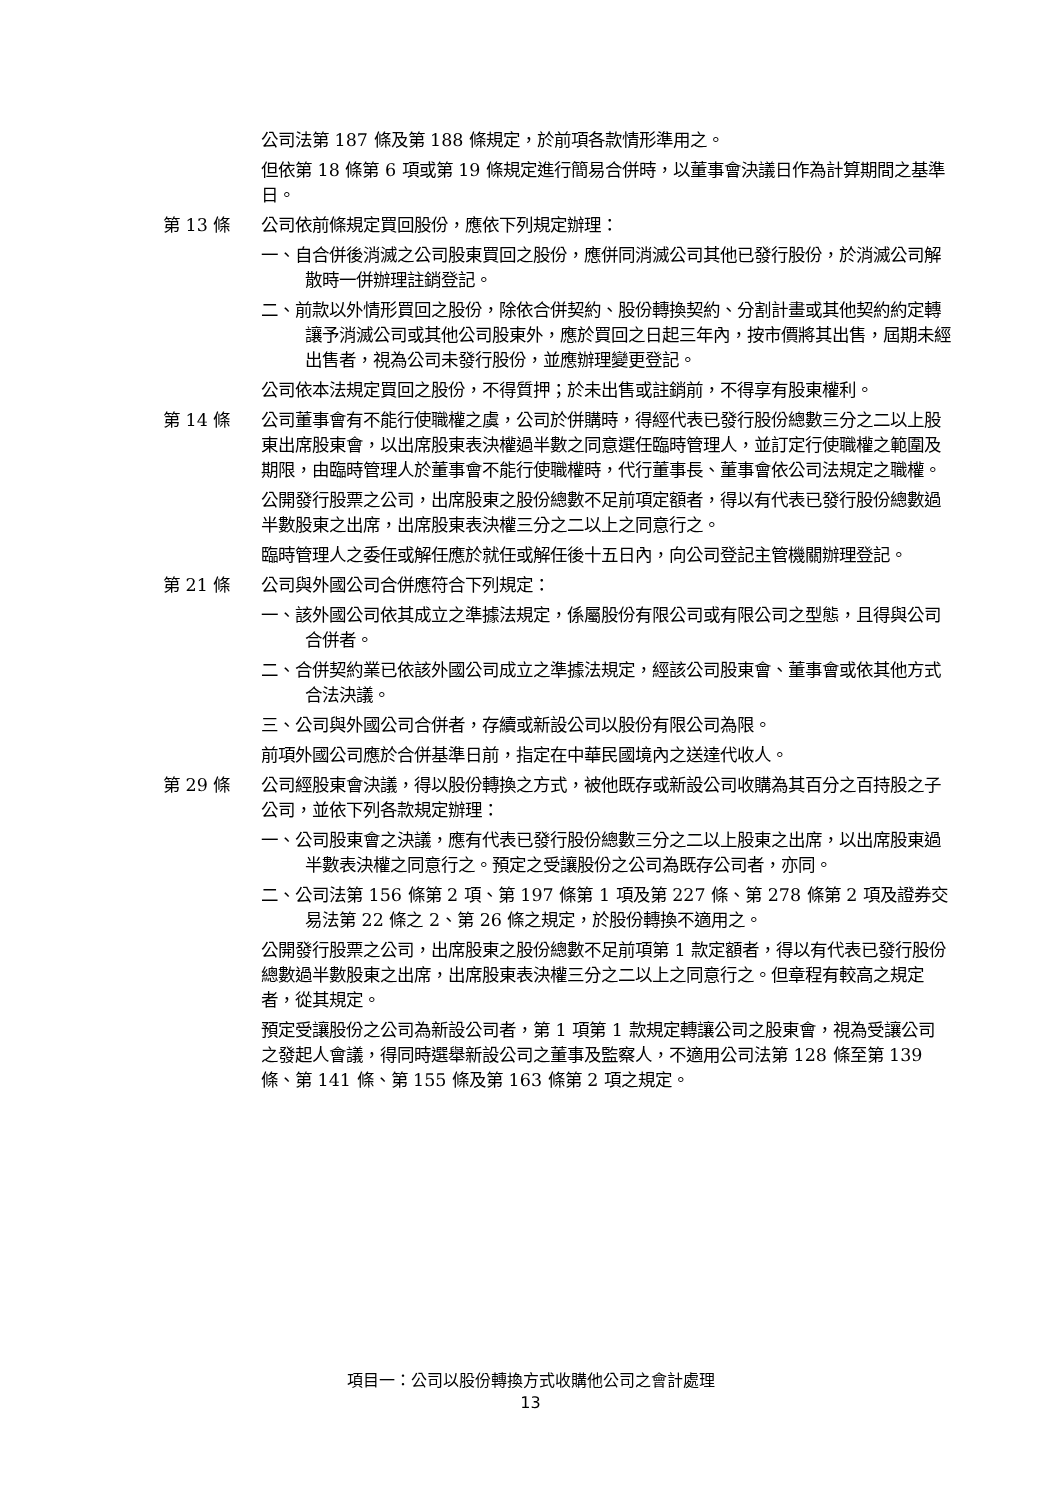公司法第 187 條及第 188 條規定，於前項各款情形準用之。
但依第 18 條第 6 項或第 19 條規定進行簡易合併時，以董事會決議日作為計算期間之基準日。
第 13 條 公司依前條規定買回股份，應依下列規定辦理：
一、自合併後消滅之公司股東買回之股份，應併同消滅公司其他已發行股份，於消滅公司解散時一併辦理註銷登記。
二、前款以外情形買回之股份，除依合併契約、股份轉換契約、分割計畫或其他契約約定轉讓予消滅公司或其他公司股東外，應於買回之日起三年內，按市價將其出售，屆期未經出售者，視為公司未發行股份，並應辦理變更登記。
公司依本法規定買回之股份，不得質押；於未出售或註銷前，不得享有股東權利。
第 14 條 公司董事會有不能行使職權之虞，公司於併購時，得經代表已發行股份總數三分之二以上股東出席股東會，以出席股東表決權過半數之同意選任臨時管理人，並訂定行使職權之範圍及期限，由臨時管理人於董事會不能行使職權時，代行董事長、董事會依公司法規定之職權。
公開發行股票之公司，出席股東之股份總數不足前項定額者，得以有代表已發行股份總數過半數股東之出席，出席股東表決權三分之二以上之同意行之。
臨時管理人之委任或解任應於就任或解任後十五日內，向公司登記主管機關辦理登記。
第 21 條 公司與外國公司合併應符合下列規定：
一、該外國公司依其成立之準據法規定，係屬股份有限公司或有限公司之型態，且得與公司合併者。
二、合併契約業已依該外國公司成立之準據法規定，經該公司股東會、董事會或依其他方式合法決議。
三、公司與外國公司合併者，存續或新設公司以股份有限公司為限。
前項外國公司應於合併基準日前，指定在中華民國境內之送達代收人。
第 29 條 公司經股東會決議，得以股份轉換之方式，被他既存或新設公司收購為其百分之百持股之子公司，並依下列各款規定辦理：
一、公司股東會之決議，應有代表已發行股份總數三分之二以上股東之出席，以出席股東過半數表決權之同意行之。預定之受讓股份之公司為既存公司者，亦同。
二、公司法第 156 條第 2 項、第 197 條第 1 項及第 227 條、第 278 條第 2 項及證券交易法第 22 條之 2、第 26 條之規定，於股份轉換不適用之。
公開發行股票之公司，出席股東之股份總數不足前項第 1 款定額者，得以有代表已發行股份總數過半數股東之出席，出席股東表決權三分之二以上之同意行之。但章程有較高之規定者，從其規定。
預定受讓股份之公司為新設公司者，第 1 項第 1 款規定轉讓公司之股東會，視為受讓公司之發起人會議，得同時選舉新設公司之董事及監察人，不適用公司法第 128 條至第 139 條、第 141 條、第 155 條及第 163 條第 2 項之規定。
項目一：公司以股份轉換方式收購他公司之會計處理
13